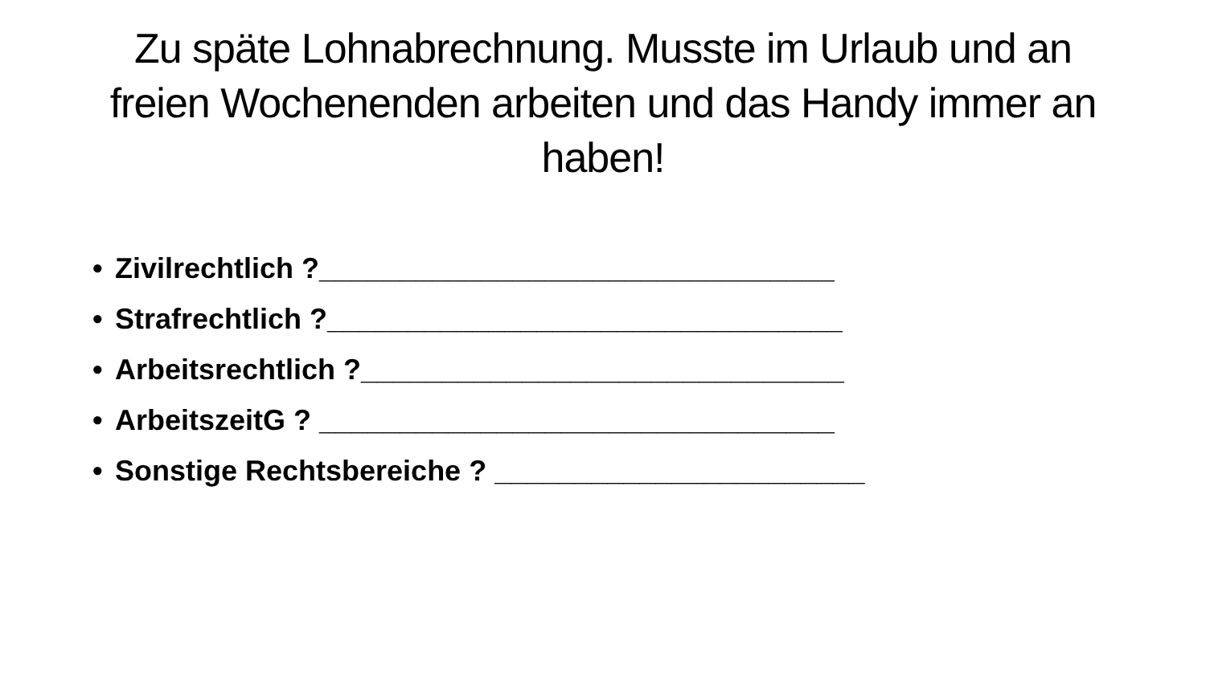Zu späte Lohnabrechnung. Musste im Urlaub und an freien Wochenenden arbeiten und das Handy immer an haben!
• Zivilrechtlich ?________________________________
• Strafrechtlich ?________________________________
• Arbeitsrechtlich ?______________________________
• ArbeitszeitG ? ________________________________
• Sonstige Rechtsbereiche ? _______________________